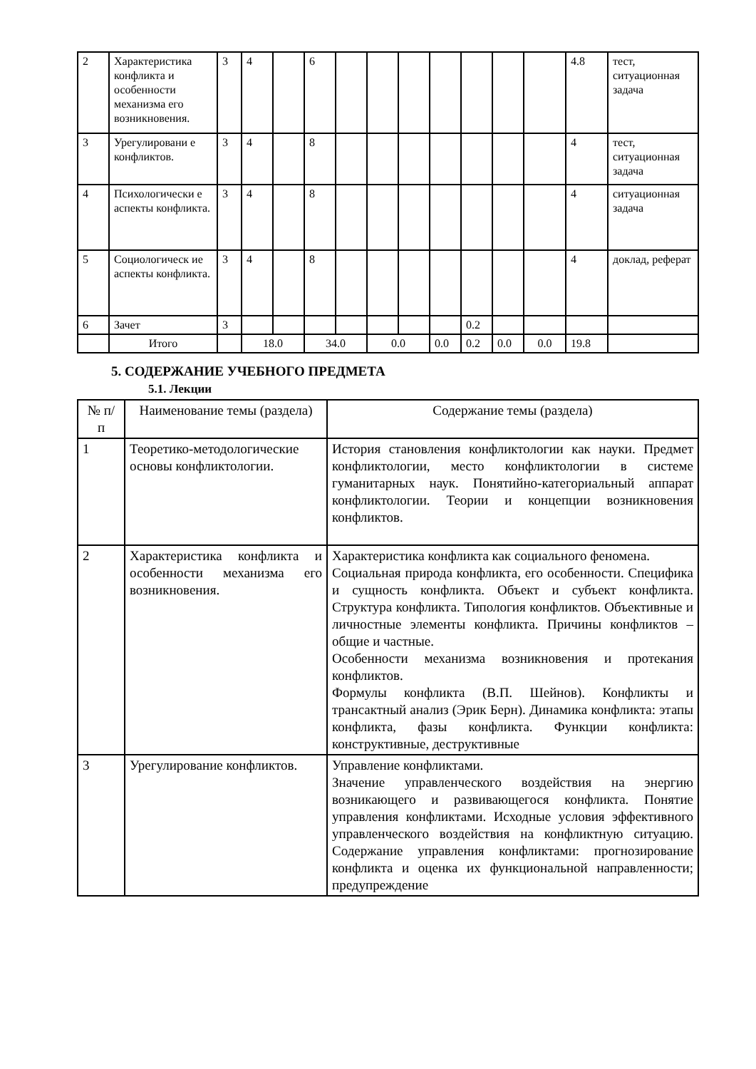| 2 | Характеристика конфликта и особенности механизма его возникновения. | 3 | 4 | | 6 | | | | | | | | 4.8 | тест, ситуационная задача |
| 3 | Урегулировани е конфликтов. | 3 | 4 | | 8 | | | | | | | | 4 | тест, ситуационная задача |
| 4 | Психологически е аспекты конфликта. | 3 | 4 | | 8 | | | | | | | | 4 | ситуационная задача |
| 5 | Социологическ ие аспекты конфликта. | 3 | 4 | | 8 | | | | | | | | 4 | доклад, реферат |
| 6 | Зачет | 3 | | | | | | | | 0.2 | | | | |
| | Итого | | 18.0 | | 34.0 | | 0.0 | | 0.0 | 0.2 | 0.0 | 0.0 | 19.8 | |
5. СОДЕРЖАНИЕ УЧЕБНОГО ПРЕДМЕТА
5.1. Лекции
| № п/ п | Наименование темы (раздела) | Содержание темы (раздела) |
| --- | --- | --- |
| 1 | Теоретико-методологические основы конфликтологии. | История становления конфликтологии как науки. Предмет конфликтологии, место конфликтологии в системе гуманитарных наук. Понятийно-категориальный аппарат конфликтологии. Теории и концепции возникновения конфликтов. |
| 2 | Характеристика конфликта и особенности механизма его возникновения. | Характеристика конфликта как социального феномена. Социальная природа конфликта, его особенности. Специфика и сущность конфликта. Объект и субъект конфликта. Структура конфликта. Типология конфликтов. Объективные и личностные элементы конфликта. Причины конфликтов – общие и частные. Особенности механизма возникновения и протекания конфликтов. Формулы конфликта (В.П. Шейнов). Конфликты и трансактный анализ (Эрик Берн). Динамика конфликта: этапы конфликта, фазы конфликта. Функции конфликта: конструктивные, деструктивные |
| 3 | Урегулирование конфликтов. | Управление конфликтами. Значение управленческого воздействия на энергию возникающего и развивающегося конфликта. Понятие управления конфликтами. Исходные условия эффективного управленческого воздействия на конфликтную ситуацию. Содержание управления конфликтами: прогнозирование конфликта и оценка их функциональной направленности; предупреждение |